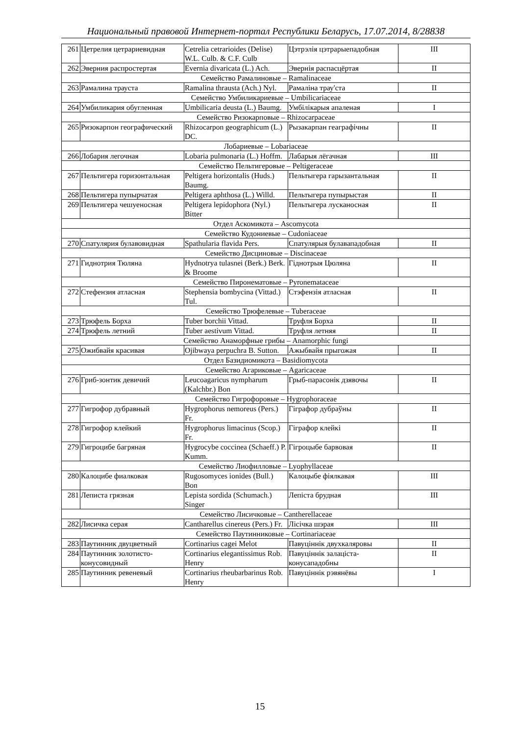Национальный правовой Интернет-портал Республики Беларусь, 17.07.2014, 8/28838
| 261 | Цетрелия цетрариевидная | Cetrelia cetrarioides (Delise) W.L. Culb. & C.F. Culb | Цэтрэлія цэтрарыепадобная | III |
| 262 | Эверния распростертая | Evernia divaricata (L.) Ach. | Эвернія распасцёртая | II |
| Семейство Рамалиновые – Ramalinaceae | | | | |
| 263 | Рамалина траус­та | Ramalina thrausta (Ach.) Nyl. | Рамаліна трау'ста | II |
| Семейство Умбиликариевые – Umbilicariaceae | | | | |
| 264 | Умбиликария обугленная | Umbilicaria deusta (L.) Baumg. | Умбілікарыя апаленая | I |
| Семейство Ризокарповые – Rhizocarpaceae | | | | |
| 265 | Ризокарпон географический | Rhizocarpon geographicum (L.) DC. | Рызакарпан геаграфічны | II |
| Лобариевые – Lobariaceae | | | | |
| 266 | Лобария легочная | Lobaria pulmonaria (L.) Hoffm. | Лабарыя лёгачная | III |
| Семейство Пельтигеровые – Peltigeraceae | | | | |
| 267 | Пельтигера горизонтальная | Peltigera horizontalis (Huds.) Baumg. | Пельтыгера гарызантальная | II |
| 268 | Пельтигера пупырчатая | Peltigera aphthosa (L.) Willd. | Пельтыгера пупырыстая | II |
| 269 | Пельтигера чешуеносная | Peltigera lepidophora (Nyl.) Bitter | Пельтыгера лусканосная | II |
| Отдел Аскомикота – Ascomycota | | | | |
| Семейство Кудониевые – Cudoniaceae | | | | |
| 270 | Спатулярия булавовидная | Spathularia flavida Pers. | Спатулярыя булавападобная | II |
| Семейство Дисциновые – Discinaceae | | | | |
| 271 | Гиднотрия Тюляна | Hydnotrya tulasnei (Berk.) Berk. & Broome | Гіднотрыя Цюляна | II |
| Семейство Пиронематовые – Pyronemataceae | | | | |
| 272 | Стефензия атласная | Stephensia bombycina (Vittad.) Tul. | Стэфензія атласная | II |
| Семейство Трюфелевые – Tuberaceae | | | | |
| 273 | Трюфель Борха | Tuber borchii Vittad. | Труфля Борха | II |
| 274 | Трюфель летний | Tuber aestivum Vittad. | Труфля летняя | II |
| Семейство Анаморфные грибы – Anamorphic fungi | | | | |
| 275 | Ожибвайя красивая | Ojibwaya perpuchra B. Sutton. | Ажыбвайя прыгожая | II |
| Отдел Базидиомикота – Basidiomycota | | | | |
| Семейство Агариковые – Agaricaceae | | | | |
| 276 | Гриб-зонтик девичий | Leucoagaricus nympharum (Kalchbr.) Bon | Грыб-парасонік дзявочы | II |
| Семейство Гигрофоровые – Hygrophoraceae | | | | |
| 277 | Гигрофор дубравный | Hygrophorus nemoreus (Pers.) Fr. | Гіграфор дубраўны | II |
| 278 | Гигрофор клейкий | Hygrophorus limacinus (Scop.) Fr. | Гіграфор клейкі | II |
| 279 | Гигроцибе багряная | Hygrocybe coccinea (Schaeff.) P. Kumm. | Гігроцыбе барвовая | II |
| Семейство Лиофилловые – Lyophyllaceae | | | | |
| 280 | Калоцибе фиалковая | Rugosomyces ionides (Bull.) Bon | Калоцыбе фіялкавая | III |
| 281 | Леписта грязная | Lepista sordida (Schumach.) Singer | Лепіста брудная | III |
| Семейство Лисичковые – Cantherellaceae | | | | |
| 282 | Лисичка серая | Cantharellus cinereus (Pers.) Fr. | Лісічка шэрая | III |
| Семейство Паутинниковые – Cortinariaceae | | | | |
| 283 | Паутинник двуцветный | Cortinarius cagei Melot | Павуціннік двухкаляровы | II |
| 284 | Паутинник золотисто-конусовидный | Cortinarius elegantissimus Rob. Henry | Павуціннік залаціста-конусападобны | II |
| 285 | Паутинник ревеневый | Cortinarius rheubarbarinus Rob. Henry | Павуціннік рэвянёвы | I |
15